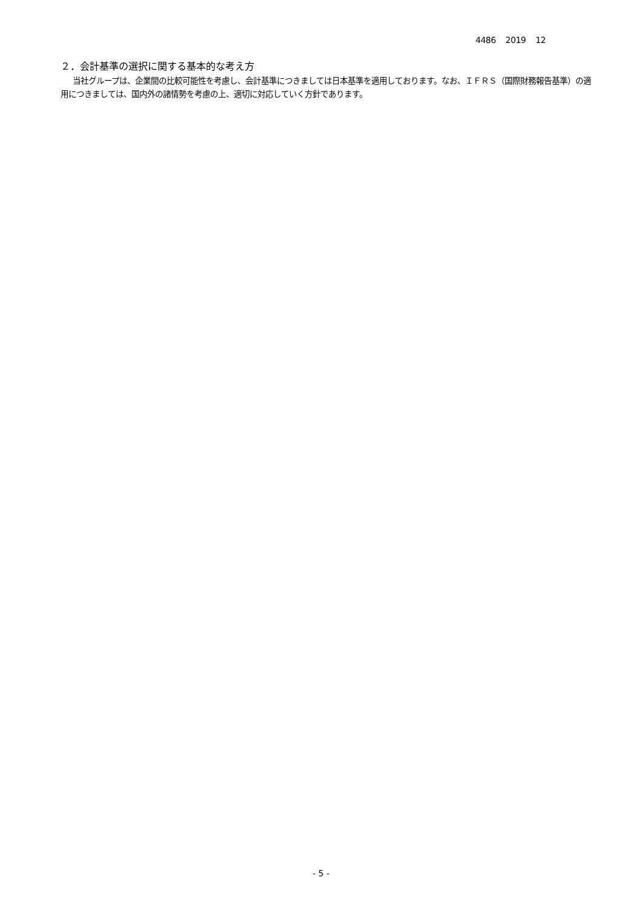4486 2019 12
２．会計基準の選択に関する基本的な考え方
当社グループは、企業間の比較可能性を考慮し、会計基準につきましては日本基準を適用しております。なお、ＩＦＲＳ（国際財務報告基準）の適用につきましては、国内外の諸情勢を考慮の上、適切に対応していく方針であります。
- 5 -